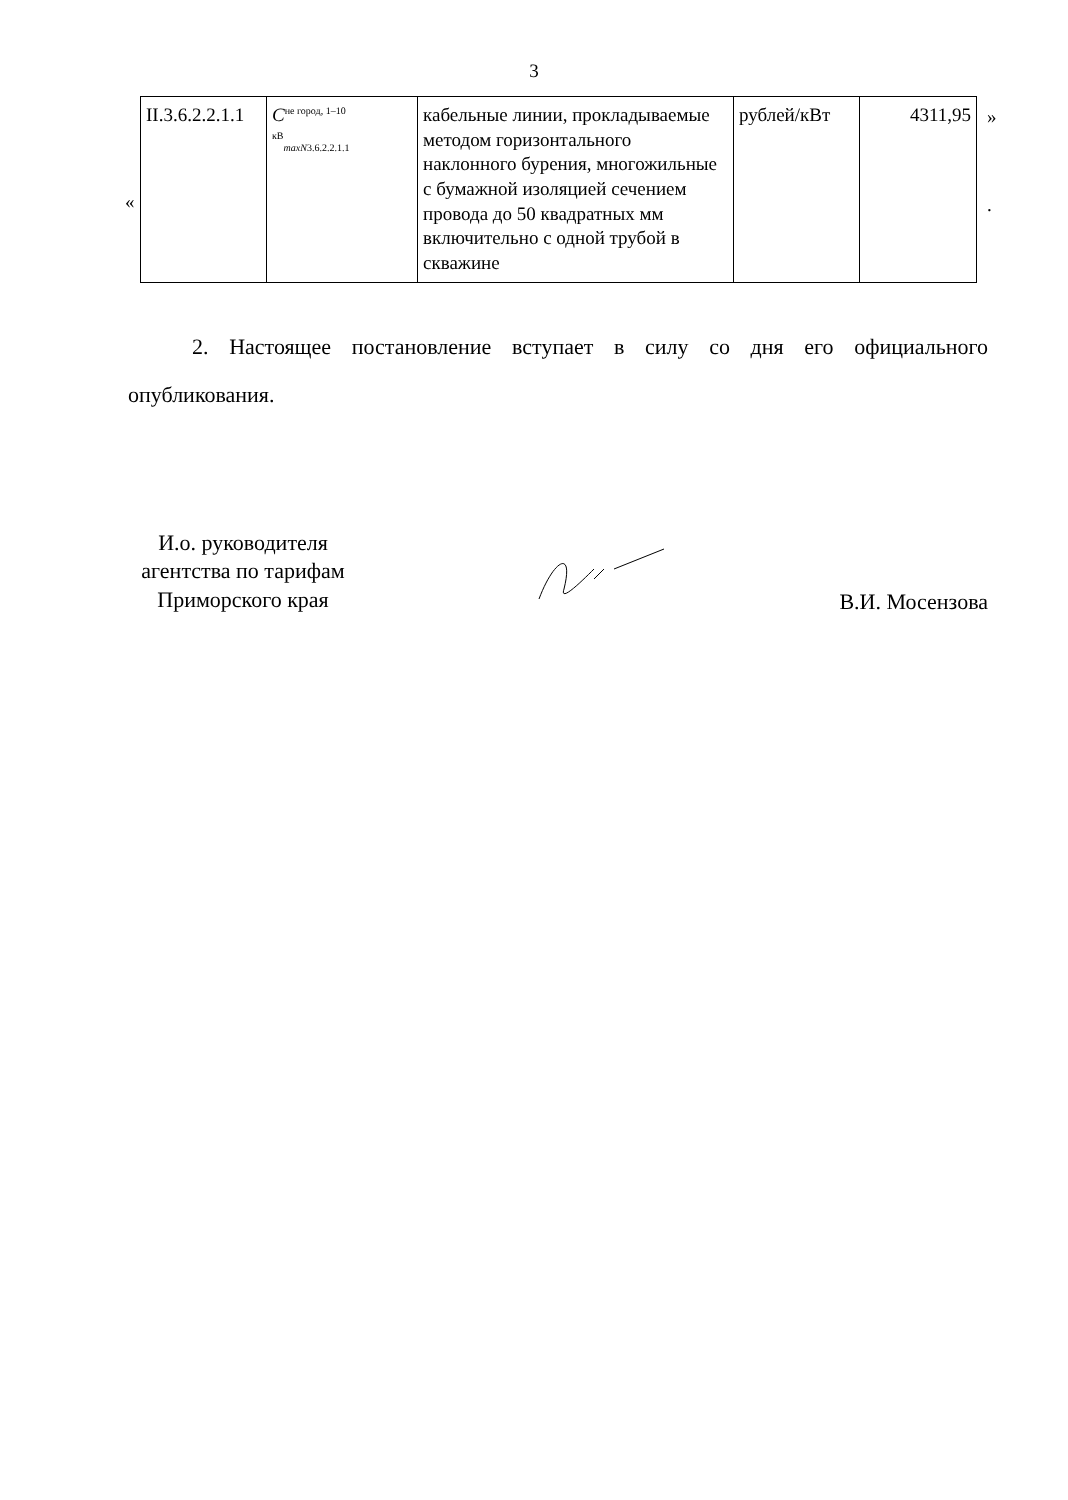3
«
| II.3.6.2.2.1.1 | C<sup>не город, 1–10 кВ</sup><sub>maxN3.6.2.2.1.1</sub> | кабельные линии, прокладываемые методом горизонтального наклонного бурения, многожильные с бумажной изоляцией сечением провода до 50 квадратных мм включительно с одной трубой в скважине | рублей/кВт | 4311,95 |
»
.
2. Настоящее постановление вступает в силу со дня его официального опубликования.
И.о. руководителя агентства по тарифам Приморского края
В.И. Мосензова